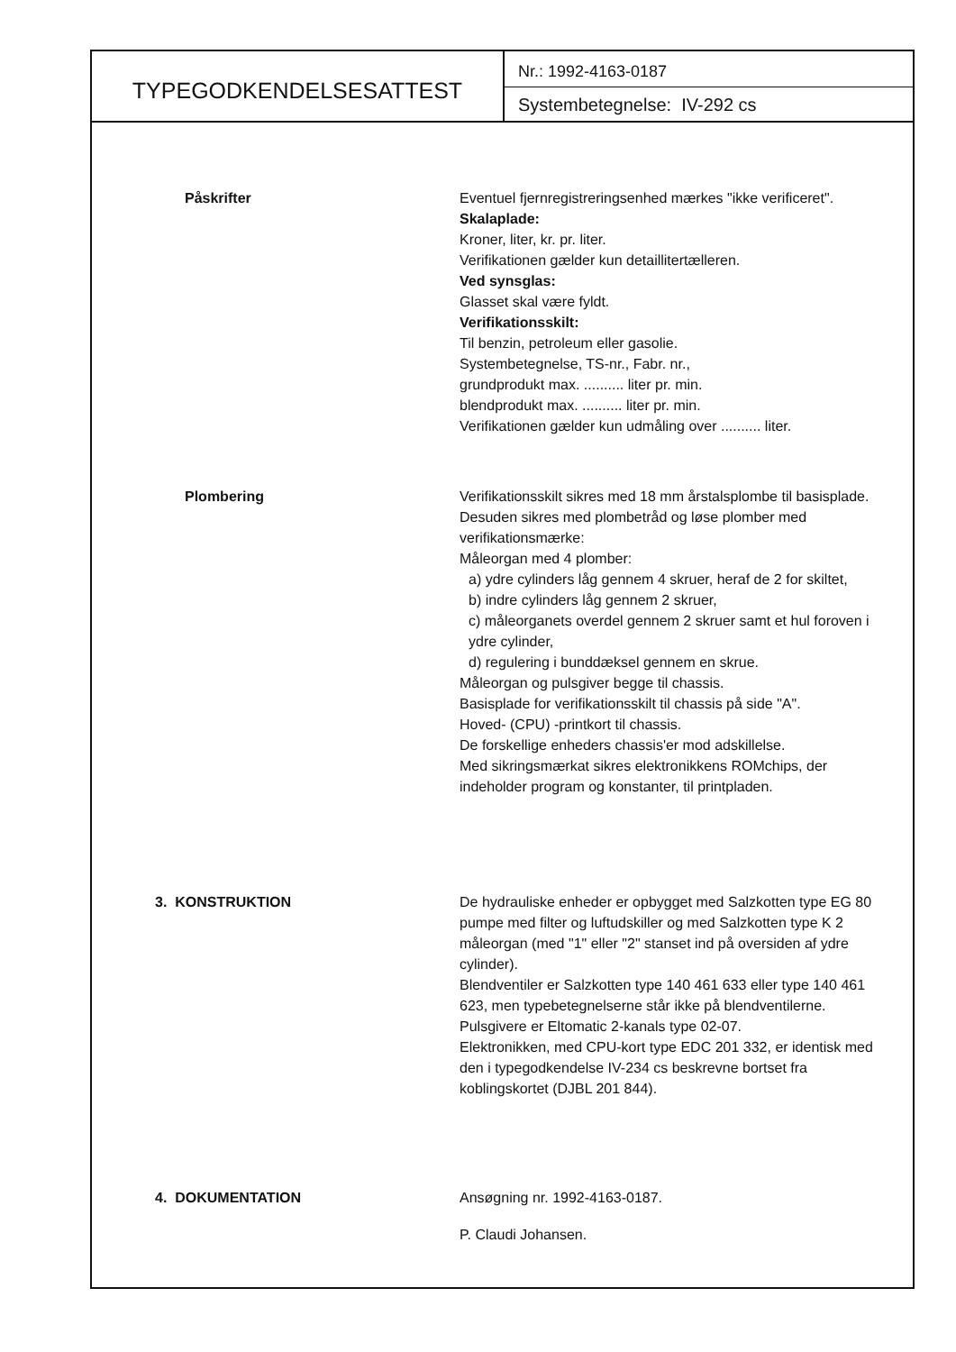TYPEGODKENDELSESATTEST
Nr.: 1992-4163-0187
Systembetegnelse: IV-292 cs
Påskrifter Eventuel fjernregistreringsenhed mærkes "ikke verificeret".
Skalaplade:
Kroner, liter, kr. pr. liter.
Verifikationen gælder kun detaillitertælleren.
Ved synsglas:
Glasset skal være fyldt.
Verifikationsskilt:
Til benzin, petroleum eller gasolie.
Systembetegnelse, TS-nr., Fabr. nr.,
grundprodukt max. .......... liter pr. min.
blendprodukt max. .......... liter pr. min.
Verifikationen gælder kun udmåling over .......... liter.
Plombering Verifikationsskilt sikres med 18 mm årstalsplombe til basisplade. Desuden sikres med plombetråd og løse plomber med verifikationsmærke:
Måleorgan med 4 plomber:
a) ydre cylinders låg gennem 4 skruer, heraf de 2 for skiltet,
b) indre cylinders låg gennem 2 skruer,
c) måleorganets overdel gennem 2 skruer samt et hul foroven i ydre cylinder,
d) regulering i bunddæksel gennem en skrue.
Måleorgan og pulsgiver begge til chassis.
Basisplade for verifikationsskilt til chassis på side "A".
Hoved- (CPU) -printkort til chassis.
De forskellige enheders chassis'er mod adskillelse.
Med sikringsmærkat sikres elektronikkens ROMchips, der indeholder program og konstanter, til printpladen.
3. KONSTRUKTION De hydrauliske enheder er opbygget med Salzkotten type EG 80 pumpe med filter og luftudskiller og med Salzkotten type K 2 måleorgan (med "1" eller "2" stanset ind på oversiden af ydre cylinder).
Blendventiler er Salzkotten type 140 461 633 eller type 140 461 623, men typebetegnelserne står ikke på blendventilerne.
Pulsgivere er Eltomatic 2-kanals type 02-07.
Elektronikken, med CPU-kort type EDC 201 332, er identisk med den i typegodkendelse IV-234 cs beskrevne bortset fra koblingskortet (DJBL 201 844).
4. DOKUMENTATION Ansøgning nr. 1992-4163-0187.
P. Claudi Johansen.